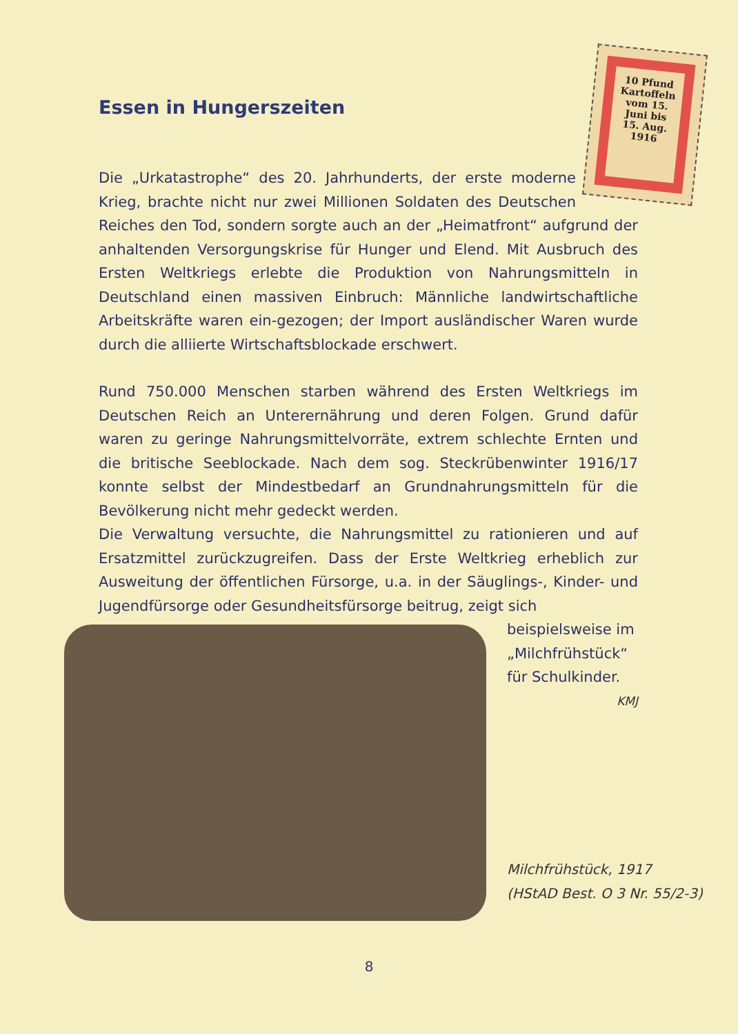Essen in Hungerszeiten
10 Pfund Kartoffeln vom 15. Juni bis 15. Aug. 1916
Die „Urkatastrophe“ des 20. Jahrhunderts, der erste moderne Krieg, brachte nicht nur zwei Millionen Soldaten des Deutschen Reiches den Tod, sondern sorgte auch an der „Heimatfront“ aufgrund der anhaltenden Versorgungskrise für Hunger und Elend. Mit Ausbruch des Ersten Weltkriegs erlebte die Produktion von Nahrungsmitteln in Deutschland einen massiven Einbruch: Männliche landwirtschaftliche Arbeitskräfte waren ein-gezogen; der Import ausländischer Waren wurde durch die alliierte Wirtschaftsblockade erschwert.
Rund 750.000 Menschen starben während des Ersten Weltkriegs im Deutschen Reich an Unterernährung und deren Folgen. Grund dafür waren zu geringe Nahrungsmittelvorräte, extrem schlechte Ernten und die britische Seeblockade. Nach dem sog. Steckrübenwinter 1916/17 konnte selbst der Mindestbedarf an Grundnahrungsmitteln für die Bevölkerung nicht mehr gedeckt werden.
Die Verwaltung versuchte, die Nahrungsmittel zu rationieren und auf Ersatzmittel zurückzugreifen. Dass der Erste Weltkrieg erheblich zur Ausweitung der öffentlichen Fürsorge, u.a. in der Säuglings-, Kinder- und Jugendfürsorge oder Gesundheitsfürsorge beitrug, zeigt sich
beispielsweise im „Milchfrühstück“ für Schulkinder.
KMJ
Milchfrühstück, 1917
(HStAD Best. O 3 Nr. 55/2-3)
8